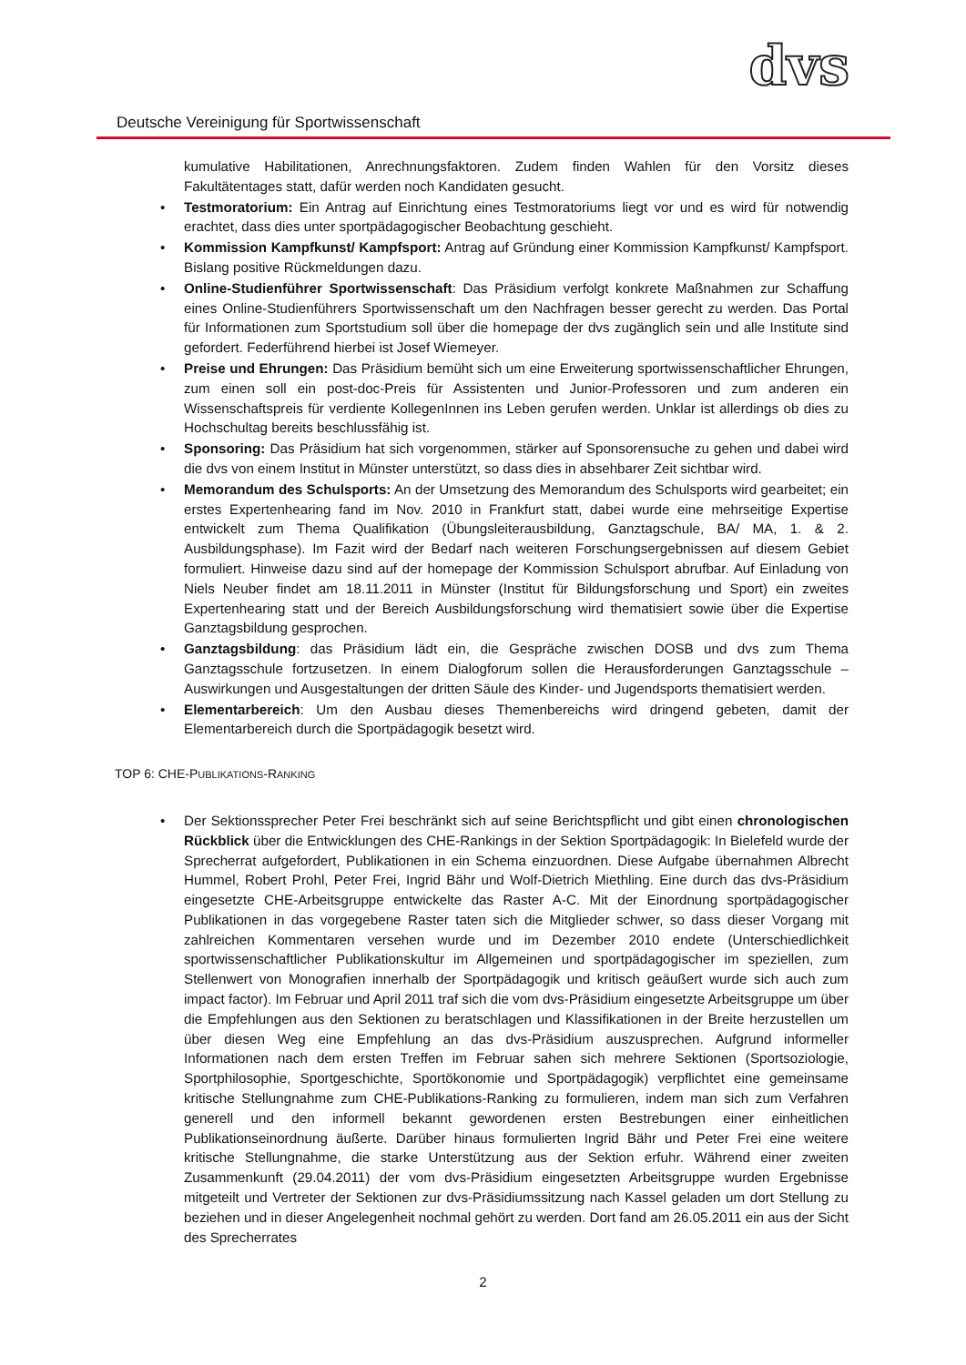Deutsche Vereinigung für Sportwissenschaft
dvs
kumulative Habilitationen, Anrechnungsfaktoren. Zudem finden Wahlen für den Vorsitz dieses Fakultätentages statt, dafür werden noch Kandidaten gesucht.
• Testmoratorium: Ein Antrag auf Einrichtung eines Testmoratoriums liegt vor und es wird für notwendig erachtet, dass dies unter sportpädagogischer Beobachtung geschieht.
• Kommission Kampfkunst/ Kampfsport: Antrag auf Gründung einer Kommission Kampfkunst/ Kampfsport. Bislang positive Rückmeldungen dazu.
• Online-Studienführer Sportwissenschaft: Das Präsidium verfolgt konkrete Maßnahmen zur Schaffung eines Online-Studienführers Sportwissenschaft um den Nachfragen besser gerecht zu werden. Das Portal für Informationen zum Sportstudium soll über die homepage der dvs zugänglich sein und alle Institute sind gefordert. Federführend hierbei ist Josef Wiemeyer.
• Preise und Ehrungen: Das Präsidium bemüht sich um eine Erweiterung sportwissenschaftlicher Ehrungen, zum einen soll ein post-doc-Preis für Assistenten und Junior-Professoren und zum anderen ein Wissenschaftspreis für verdiente KollegenInnen ins Leben gerufen werden. Unklar ist allerdings ob dies zu Hochschultag bereits beschlussfähig ist.
• Sponsoring: Das Präsidium hat sich vorgenommen, stärker auf Sponsorensuche zu gehen und dabei wird die dvs von einem Institut in Münster unterstützt, so dass dies in absehbarer Zeit sichtbar wird.
• Memorandum des Schulsports: An der Umsetzung des Memorandum des Schulsports wird gearbeitet; ein erstes Expertenhearing fand im Nov. 2010 in Frankfurt statt, dabei wurde eine mehrseitige Expertise entwickelt zum Thema Qualifikation (Übungsleiterausbildung, Ganztagschule, BA/ MA, 1. & 2. Ausbildungsphase). Im Fazit wird der Bedarf nach weiteren Forschungsergebnissen auf diesem Gebiet formuliert. Hinweise dazu sind auf der homepage der Kommission Schulsport abrufbar. Auf Einladung von Niels Neuber findet am 18.11.2011 in Münster (Institut für Bildungsforschung und Sport) ein zweites Expertenhearing statt und der Bereich Ausbildungsforschung wird thematisiert sowie über die Expertise Ganztagsbildung gesprochen.
• Ganztagsbildung: das Präsidium lädt ein, die Gespräche zwischen DOSB und dvs zum Thema Ganztagsschule fortzusetzen. In einem Dialogforum sollen die Herausforderungen Ganztagsschule – Auswirkungen und Ausgestaltungen der dritten Säule des Kinder- und Jugendsports thematisiert werden.
• Elementarbereich: Um den Ausbau dieses Themenbereichs wird dringend gebeten, damit der Elementarbereich durch die Sportpädagogik besetzt wird.
TOP 6: CHE-PUBLIKATIONS-RANKING
• Der Sektionssprecher Peter Frei beschränkt sich auf seine Berichtspflicht und gibt einen chronologischen Rückblick über die Entwicklungen des CHE-Rankings in der Sektion Sportpädagogik: In Bielefeld wurde der Sprecherrat aufgefordert, Publikationen in ein Schema einzuordnen. Diese Aufgabe übernahmen Albrecht Hummel, Robert Prohl, Peter Frei, Ingrid Bähr und Wolf-Dietrich Miethling. Eine durch das dvs-Präsidium eingesetzte CHE-Arbeitsgruppe entwickelte das Raster A-C. Mit der Einordnung sportpädagogischer Publikationen in das vorgegebene Raster taten sich die Mitglieder schwer, so dass dieser Vorgang mit zahlreichen Kommentaren versehen wurde und im Dezember 2010 endete (Unterschiedlichkeit sportwissenschaftlicher Publikationskultur im Allgemeinen und sportpädagogischer im speziellen, zum Stellenwert von Monografien innerhalb der Sportpädagogik und kritisch geäußert wurde sich auch zum impact factor). Im Februar und April 2011 traf sich die vom dvs-Präsidium eingesetzte Arbeitsgruppe um über die Empfehlungen aus den Sektionen zu beratschlagen und Klassifikationen in der Breite herzustellen um über diesen Weg eine Empfehlung an das dvs-Präsidium auszusprechen. Aufgrund informeller Informationen nach dem ersten Treffen im Februar sahen sich mehrere Sektionen (Sportsoziologie, Sportphilosophie, Sportgeschichte, Sportökonomie und Sportpädagogik) verpflichtet eine gemeinsame kritische Stellungnahme zum CHE-Publikations-Ranking zu formulieren, indem man sich zum Verfahren generell und den informell bekannt gewordenen ersten Bestrebungen einer einheitlichen Publikationseinordnung äußerte. Darüber hinaus formulierten Ingrid Bähr und Peter Frei eine weitere kritische Stellungnahme, die starke Unterstützung aus der Sektion erfuhr. Während einer zweiten Zusammenkunft (29.04.2011) der vom dvs-Präsidium eingesetzten Arbeitsgruppe wurden Ergebnisse mitgeteilt und Vertreter der Sektionen zur dvs-Präsidiumssitzung nach Kassel geladen um dort Stellung zu beziehen und in dieser Angelegenheit nochmal gehört zu werden. Dort fand am 26.05.2011 ein aus der Sicht des Sprecherrates
2